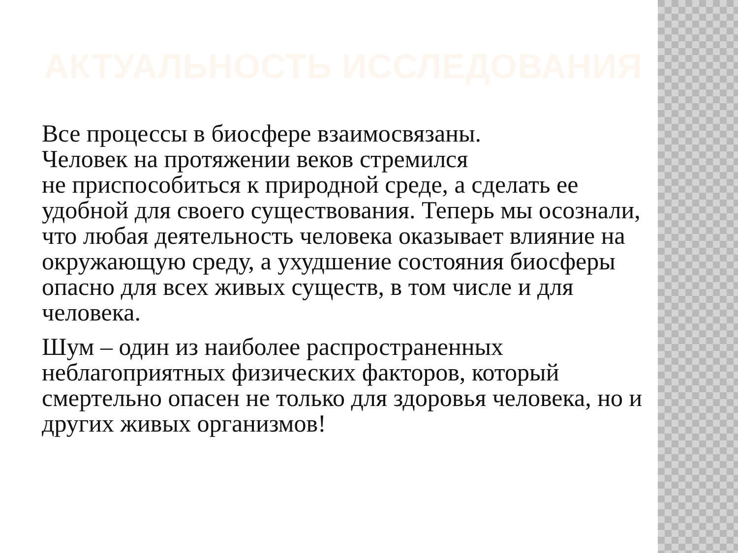АКТУАЛЬНОСТЬ ИССЛЕДОВАНИЯ
Все процессы в биосфере взаимосвязаны.
Человек на протяжении веков стремился
не приспособиться к природной среде, а сделать ее удобной для своего существования. Теперь мы осознали, что любая деятельность человека оказывает влияние на окружающую среду, а ухудшение состояния биосферы опасно для всех живых существ, в том числе и для
человека.
Шум – один из наиболее распространенных неблагоприятных физических факторов, который смертельно опасен не только для здоровья человека, но и других живых организмов!